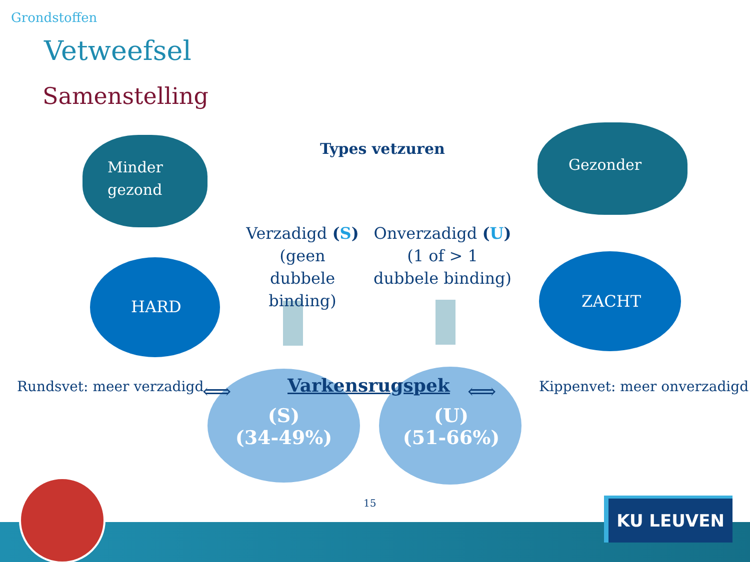Grondstoffen
Vetweefsel
Samenstelling
Types vetzuren
Minder
gezond
Gezonder
Verzadigd (S) (geen dubbele binding)
Onverzadigd (U) (1 of > 1 dubbele binding)
HARD ZACHT
Rundsvet: meer verzadigd ⟺ Varkensrugspek ⟺ Kippenvet: meer onverzadigd
(S)
(34-49%)
(U)
(51-66%)
15 KU LEUVEN